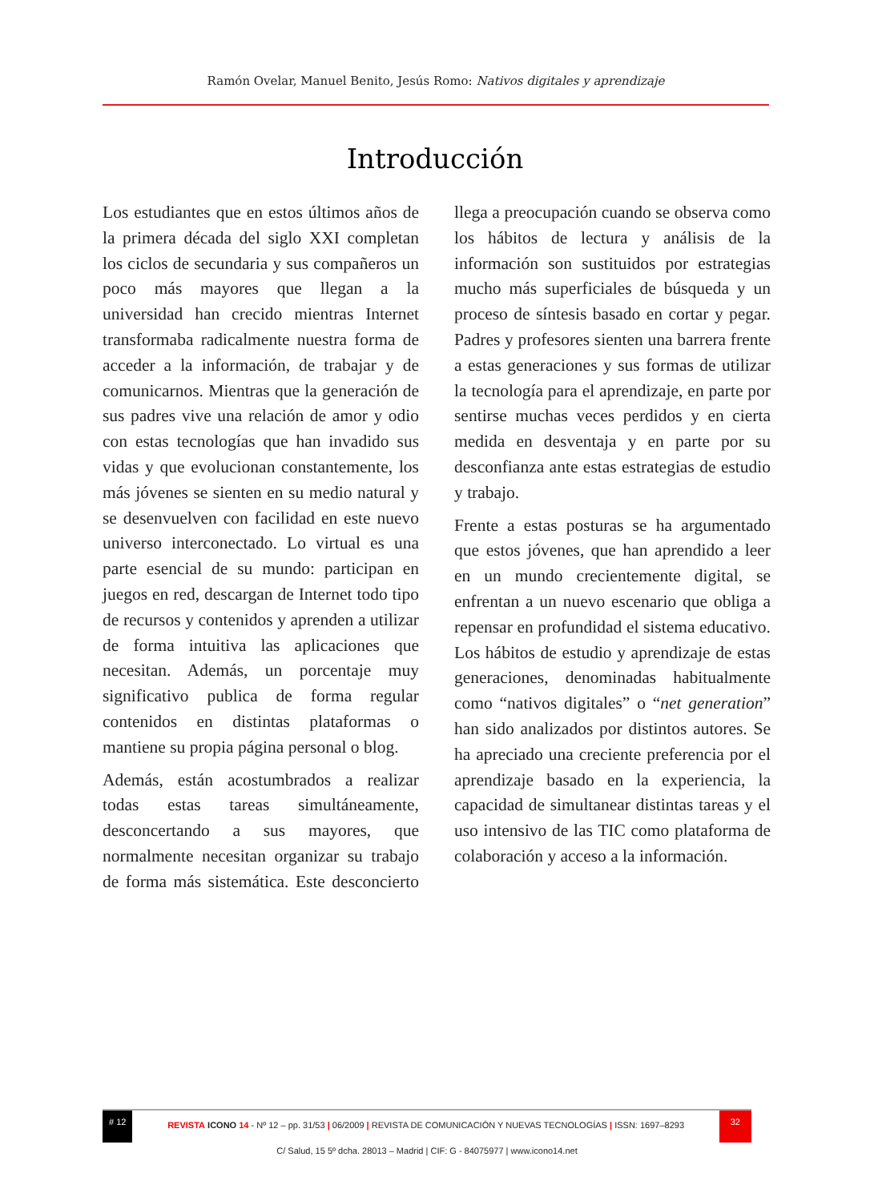Ramón Ovelar, Manuel Benito, Jesús Romo: Nativos digitales y aprendizaje
Introducción
Los estudiantes que en estos últimos años de la primera década del siglo XXI completan los ciclos de secundaria y sus compañeros un poco más mayores que llegan a la universidad han crecido mientras Internet transformaba radicalmente nuestra forma de acceder a la información, de trabajar y de comunicarnos. Mientras que la generación de sus padres vive una relación de amor y odio con estas tecnologías que han invadido sus vidas y que evolucionan constantemente, los más jóvenes se sienten en su medio natural y se desenvuelven con facilidad en este nuevo universo interconectado. Lo virtual es una parte esencial de su mundo: participan en juegos en red, descargan de Internet todo tipo de recursos y contenidos y aprenden a utilizar de forma intuitiva las aplicaciones que necesitan. Además, un porcentaje muy significativo publica de forma regular contenidos en distintas plataformas o mantiene su propia página personal o blog.
Además, están acostumbrados a realizar todas estas tareas simultáneamente, desconcertando a sus mayores, que normalmente necesitan organizar su trabajo de forma más sistemática. Este desconcierto llega a preocupación cuando se observa como los hábitos de lectura y análisis de la información son sustituidos por estrategias mucho más superficiales de búsqueda y un proceso de síntesis basado en cortar y pegar. Padres y profesores sienten una barrera frente a estas generaciones y sus formas de utilizar la tecnología para el aprendizaje, en parte por sentirse muchas veces perdidos y en cierta medida en desventaja y en parte por su desconfianza ante estas estrategias de estudio y trabajo.
Frente a estas posturas se ha argumentado que estos jóvenes, que han aprendido a leer en un mundo crecientemente digital, se enfrentan a un nuevo escenario que obliga a repensar en profundidad el sistema educativo. Los hábitos de estudio y aprendizaje de estas generaciones, denominadas habitualmente como “nativos digitales” o “net generation” han sido analizados por distintos autores. Se ha apreciado una creciente preferencia por el aprendizaje basado en la experiencia, la capacidad de simultanear distintas tareas y el uso intensivo de las TIC como plataforma de colaboración y acceso a la información.
# 12
REVISTA ICONO 14 - Nº 12 – pp. 31/53 | 06/2009 | REVISTA DE COMUNICACIÓN Y NUEVAS TECNOLOGÍAS | ISSN: 1697–8293
32
C/ Salud, 15 5º dcha. 28013 – Madrid | CIF: G - 84075977 | www.icono14.net